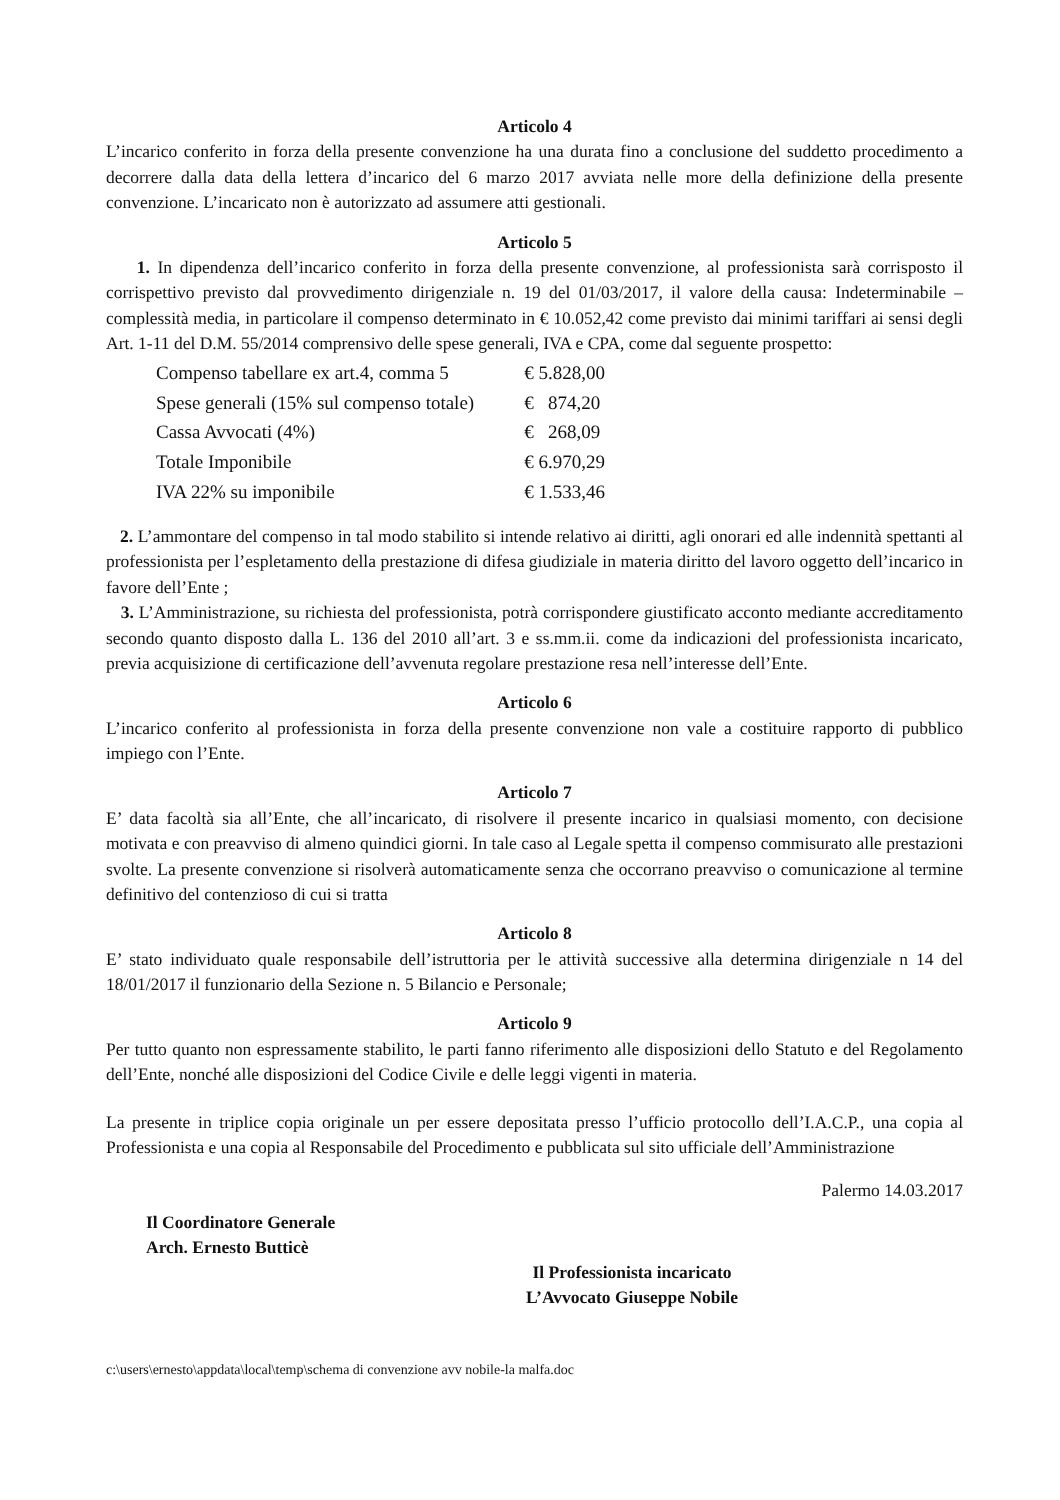Articolo 4
L’incarico conferito in forza della presente convenzione ha una durata fino a conclusione del suddetto procedimento a decorrere dalla data della lettera d’incarico del 6 marzo 2017 avviata nelle more della definizione della presente convenzione. L’incaricato non è autorizzato ad assumere atti gestionali.
Articolo 5
1. In dipendenza dell’incarico conferito in forza della presente convenzione, al professionista sarà corrisposto il corrispettivo previsto dal provvedimento dirigenziale n. 19 del 01/03/2017, il valore della causa: Indeterminabile – complessità media, in particolare il compenso determinato in € 10.052,42 come previsto dai minimi tariffari ai sensi degli Art. 1-11 del D.M. 55/2014 comprensivo delle spese generali, IVA e CPA, come dal seguente prospetto:
| Compenso tabellare ex art.4, comma 5 | € 5.828,00 |
| Spese generali (15% sul compenso totale) | € 874,20 |
| Cassa Avvocati (4%) | € 268,09 |
| Totale Imponibile | € 6.970,29 |
| IVA 22% su imponibile | € 1.533,46 |
2. L’ammontare del compenso in tal modo stabilito si intende relativo ai diritti, agli onorari ed alle indennità spettanti al professionista per l’espletamento della prestazione di difesa giudiziale in materia diritto del lavoro oggetto dell’incarico in favore dell’Ente ;
3. L’Amministrazione, su richiesta del professionista, potrà corrispondere giustificato acconto mediante accreditamento secondo quanto disposto dalla L. 136 del 2010 all’art. 3 e ss.mm.ii. come da indicazioni del professionista incaricato, previa acquisizione di certificazione dell’avvenuta regolare prestazione resa nell’interesse dell’Ente.
Articolo 6
L’incarico conferito al professionista in forza della presente convenzione non vale a costituire rapporto di pubblico impiego con l’Ente.
Articolo 7
E’ data facoltà sia all’Ente, che all’incaricato, di risolvere il presente incarico in qualsiasi momento, con decisione motivata e con preavviso di almeno quindici giorni. In tale caso al Legale spetta il compenso commisurato alle prestazioni svolte. La presente convenzione si risolverà automaticamente senza che occorrano preavviso o comunicazione al termine definitivo del contenzioso di cui si tratta
Articolo 8
E’ stato individuato quale responsabile dell’istruttoria per le attività successive alla determina dirigenziale n 14 del 18/01/2017 il funzionario della Sezione n. 5 Bilancio e Personale;
Articolo 9
Per tutto quanto non espressamente stabilito, le parti fanno riferimento alle disposizioni dello Statuto e del Regolamento dell’Ente, nonché alle disposizioni del Codice Civile e delle leggi vigenti in materia.
La presente in triplice copia originale un per essere depositata presso l’ufficio protocollo dell’I.A.C.P., una copia al Professionista e una copia al Responsabile del Procedimento e pubblicata sul sito ufficiale dell’Amministrazione
Palermo 14.03.2017
Il Coordinatore Generale
Arch. Ernesto Butticè
Il Professionista incaricato
L’Avvocato Giuseppe Nobile
c:\users\ernesto\appdata\local\temp\schema di convenzione avv nobile-la malfa.doc